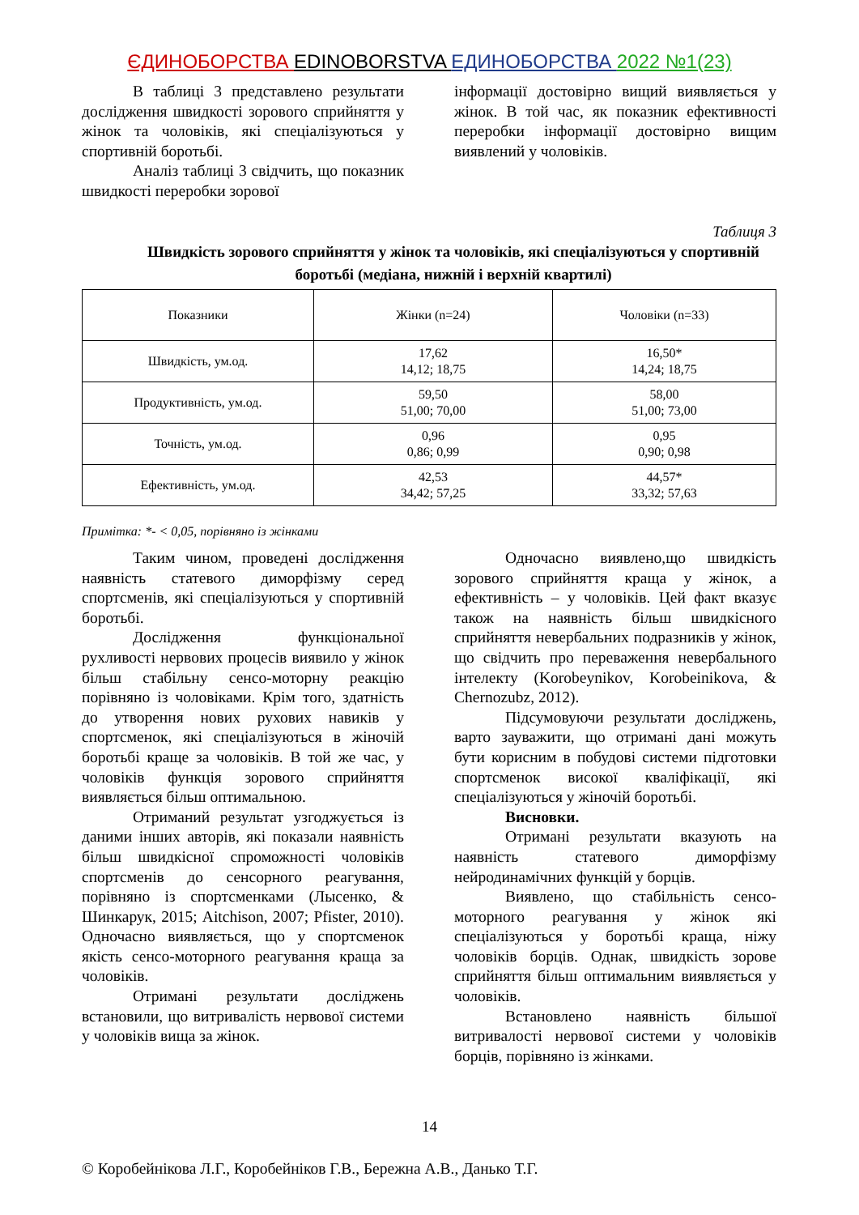ЄДИНОБОРСТВА EDINOBORSTVA ЕДИНОБОРСТВА 2022 №1(23)
В таблиці 3 представлено результати дослідження швидкості зорового сприйняття у жінок та чоловіків, які спеціалізуються у спортивній боротьбі.
Аналіз таблиці 3 свідчить, що показник швидкості переробки зорової
інформації достовірно вищий виявляється у жінок. В той час, як показник ефективності переробки інформації достовірно вищим виявлений у чоловіків.
Таблиця 3
Швидкість зорового сприйняття у жінок та чоловіків, які спеціалізуються у спортивній боротьбі (медіана, нижній і верхній квартилі)
| Показники | Жінки (n=24) | Чоловіки (n=33) |
| Швидкість, ум.од. | 17,62 14,12; 18,75 | 16,50* 14,24; 18,75 |
| Продуктивність, ум.од. | 59,50 51,00; 70,00 | 58,00 51,00; 73,00 |
| Точність, ум.од. | 0,96 0,86; 0,99 | 0,95 0,90; 0,98 |
| Ефективність, ум.од. | 42,53 34,42; 57,25 | 44,57* 33,32; 57,63 |
Примітка: *- < 0,05, порівняно із жінками
Таким чином, проведені дослідження наявність статевого диморфізму серед спортсменів, які спеціалізуються у спортивній боротьбі.
Дослідження функціональної рухливості нервових процесів виявило у жінок більш стабільну сенсо-моторну реакцію порівняно із чоловіками. Крім того, здатність до утворення нових рухових навиків у спортсменок, які спеціалізуються в жіночій боротьбі краще за чоловіків. В той же час, у чоловіків функція зорового сприйняття виявляється більш оптимальною.
Отриманий результат узгоджується із даними інших авторів, які показали наявність більш швидкісної спроможності чоловіків спортсменів до сенсорного реагування, порівняно із спортсменками (Лысенко, & Шинкарук, 2015; Aitchison, 2007; Pfister, 2010). Одночасно виявляється, що у спортсменок якість сенсо-моторного реагування краща за чоловіків.
Отримані результати досліджень встановили, що витривалість нервової системи у чоловіків вища за жінок.
Одночасно виявлено,що швидкість зорового сприйняття краща у жінок, а ефективність – у чоловіків. Цей факт вказує також на наявність більш швидкісного сприйняття невербальних подразників у жінок, що свідчить про переваження невербального інтелекту (Korobeynikov, Korobeinikova, & Chernozubz, 2012).
Підсумовуючи результати досліджень, варто зауважити, що отримані дані можуть бути корисним в побудові системи підготовки спортсменок високої кваліфікації, які спеціалізуються у жіночій боротьбі.
Висновки.
Отримані результати вказують на наявність статевого диморфізму нейродинамічних функцій у борців.
Виявлено, що стабільність сенсо-моторного реагування у жінок які спеціалізуються у боротьбі краща, ніжу чоловіків борців. Однак, швидкість зорове сприйняття більш оптимальним виявляється у чоловіків.
Встановлено наявність більшої витривалості нервової системи у чоловіків борців, порівняно із жінками.
14
© Коробейнікова Л.Г., Коробейніков Г.В., Бережна А.В., Данько Т.Г.